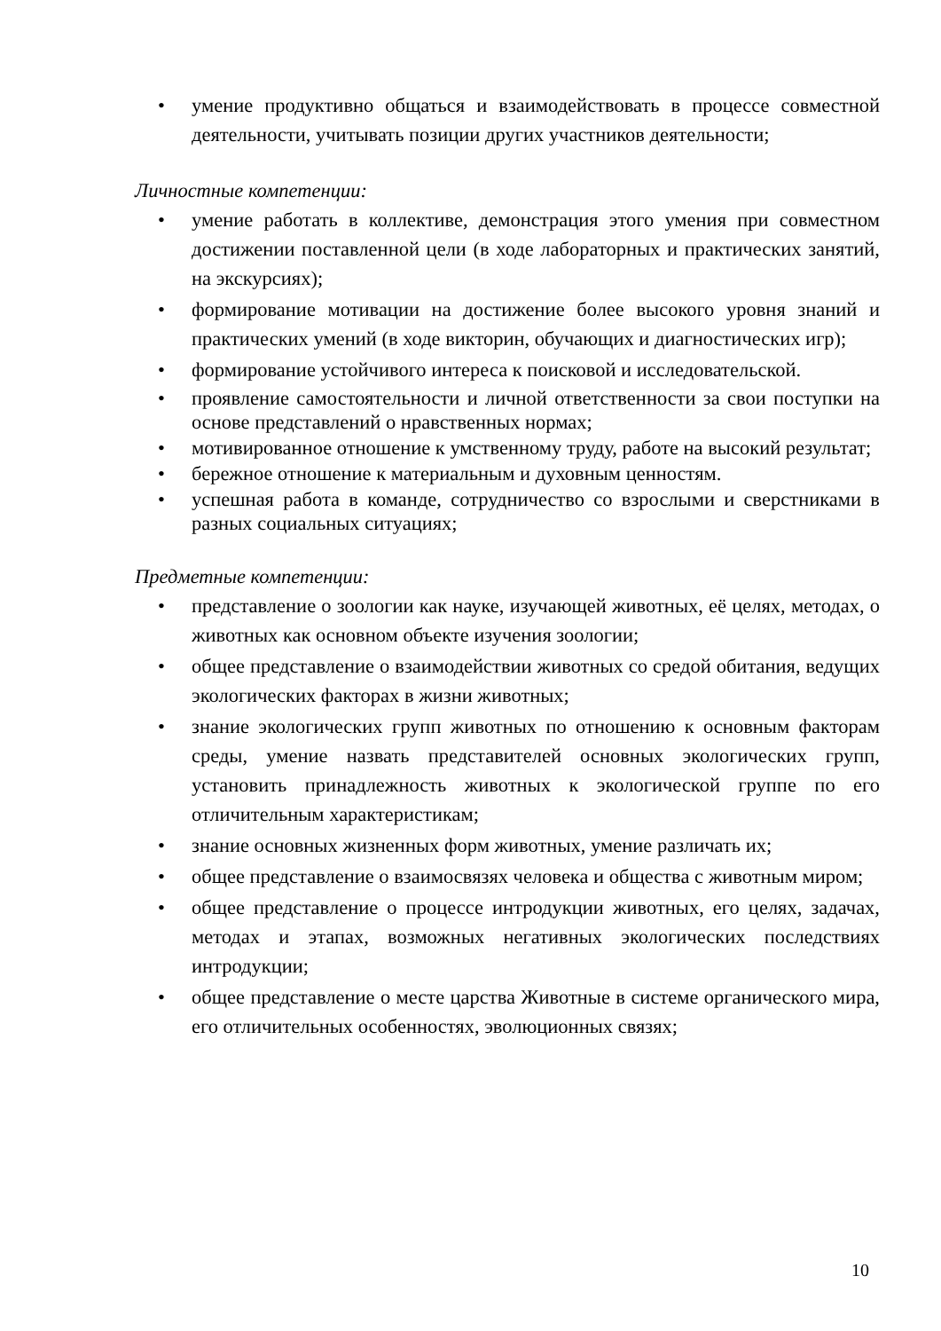• умение продуктивно общаться и взаимодействовать в процессе совместной деятельности, учитывать позиции других участников деятельности;
Личностные компетенции:
• умение работать в коллективе, демонстрация этого умения при совместном достижении поставленной цели (в ходе лабораторных и практических занятий, на экскурсиях);
• формирование мотивации на достижение более высокого уровня знаний и практических умений (в ходе викторин, обучающих и диагностических игр);
• формирование устойчивого интереса к поисковой и исследовательской.
• проявление самостоятельности и личной ответственности за свои поступки на основе представлений о нравственных нормах;
• мотивированное отношение к умственному труду, работе на высокий результат;
• бережное отношение к материальным и духовным ценностям.
• успешная работа в команде, сотрудничество со взрослыми и сверстниками в разных социальных ситуациях;
Предметные компетенции:
• представление о зоологии как науке, изучающей животных, её целях, методах, о животных как основном объекте изучения зоологии;
• общее представление о взаимодействии животных со средой обитания, ведущих экологических факторах в жизни животных;
• знание экологических групп животных по отношению к основным факторам среды, умение назвать представителей основных экологических групп, установить принадлежность животных к экологической группе по его отличительным характеристикам;
• знание основных жизненных форм животных, умение различать их;
• общее представление о взаимосвязях человека и общества с животным миром;
• общее представление о процессе интродукции животных, его целях, задачах, методах и этапах, возможных негативных экологических последствиях интродукции;
• общее представление о месте царства Животные в системе органического мира, его отличительных особенностях, эволюционных связях;
10